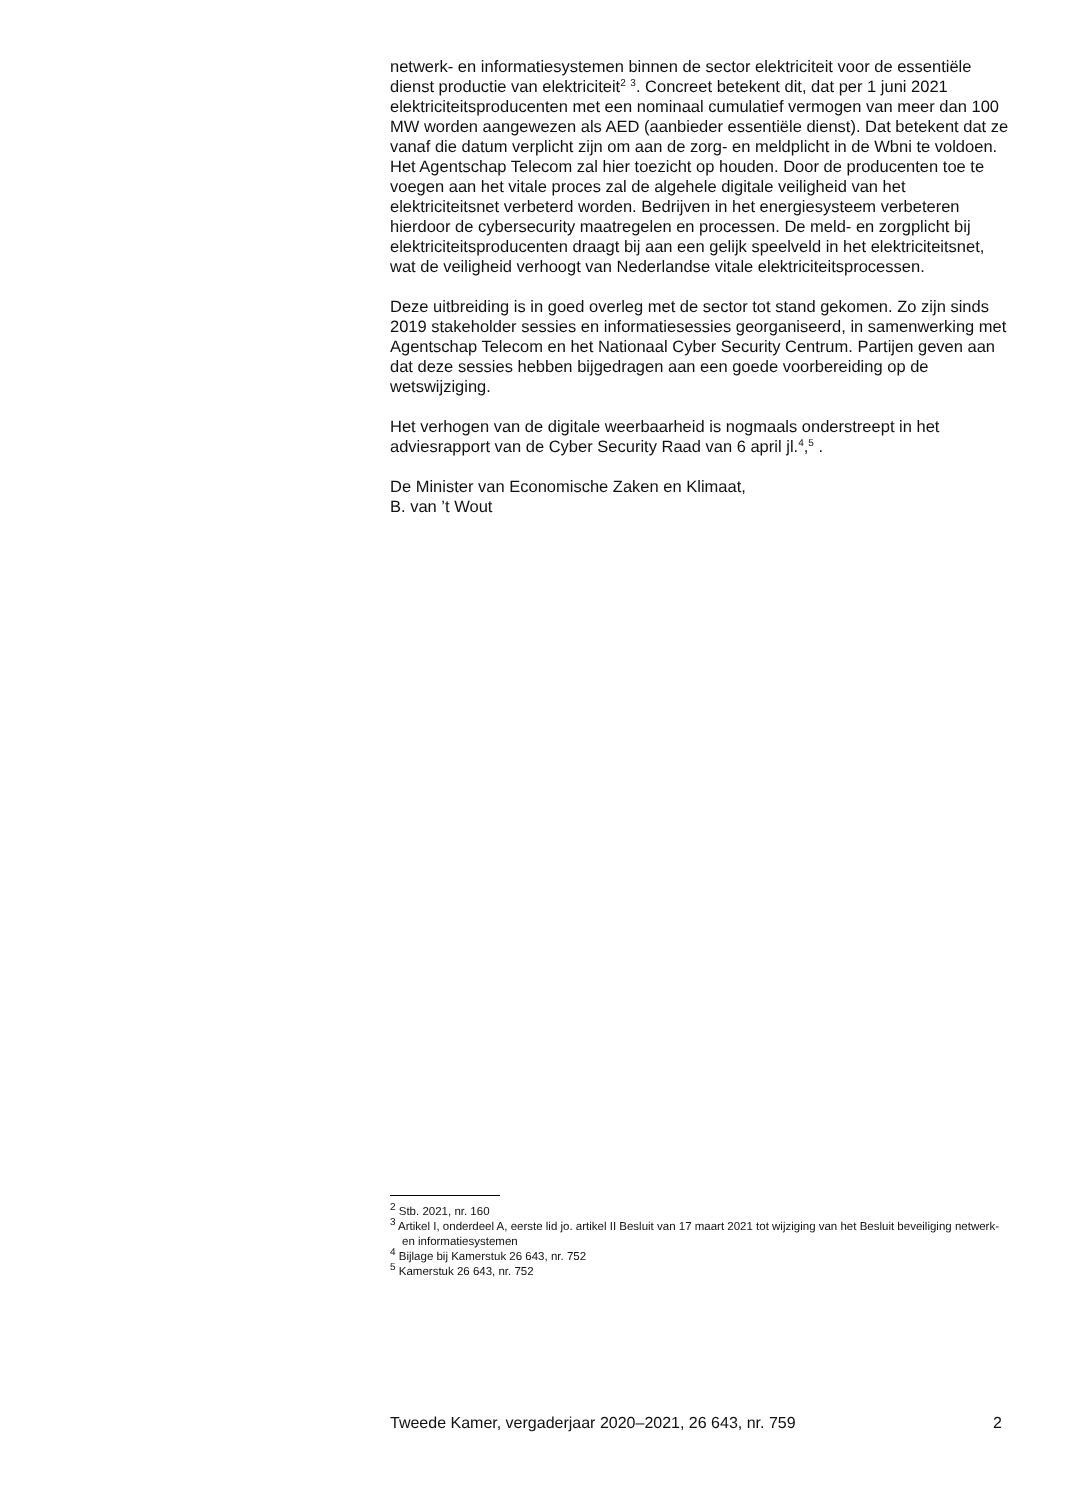netwerk- en informatiesystemen binnen de sector elektriciteit voor de essentiële dienst productie van elektriciteit<sup>2</sup> <sup>3</sup>. Concreet betekent dit, dat per 1 juni 2021 elektriciteitsproducenten met een nominaal cumulatief vermogen van meer dan 100 MW worden aangewezen als AED (aanbieder essentiële dienst). Dat betekent dat ze vanaf die datum verplicht zijn om aan de zorg- en meldplicht in de Wbni te voldoen. Het Agentschap Telecom zal hier toezicht op houden. Door de producenten toe te voegen aan het vitale proces zal de algehele digitale veiligheid van het elektriciteitsnet verbeterd worden. Bedrijven in het energiesysteem verbeteren hierdoor de cybersecurity maatregelen en processen. De meld- en zorgplicht bij elektriciteitsproducenten draagt bij aan een gelijk speelveld in het elektriciteitsnet, wat de veiligheid verhoogt van Nederlandse vitale elektriciteitsprocessen.
Deze uitbreiding is in goed overleg met de sector tot stand gekomen. Zo zijn sinds 2019 stakeholder sessies en informatiesessies georganiseerd, in samenwerking met Agentschap Telecom en het Nationaal Cyber Security Centrum. Partijen geven aan dat deze sessies hebben bijgedragen aan een goede voorbereiding op de wetswijziging.
Het verhogen van de digitale weerbaarheid is nogmaals onderstreept in het adviesrapport van de Cyber Security Raad van 6 april jl.<sup>4</sup>,<sup>5</sup> .
De Minister van Economische Zaken en Klimaat,
B. van ’t Wout
<sup>2</sup> Stb. 2021, nr. 160
<sup>3</sup> Artikel I, onderdeel A, eerste lid jo. artikel II Besluit van 17 maart 2021 tot wijziging van het Besluit beveiliging netwerk- en informatiesystemen
<sup>4</sup> Bijlage bij Kamerstuk 26 643, nr. 752
<sup>5</sup> Kamerstuk 26 643, nr. 752
Tweede Kamer, vergaderjaar 2020–2021, 26 643, nr. 759 2